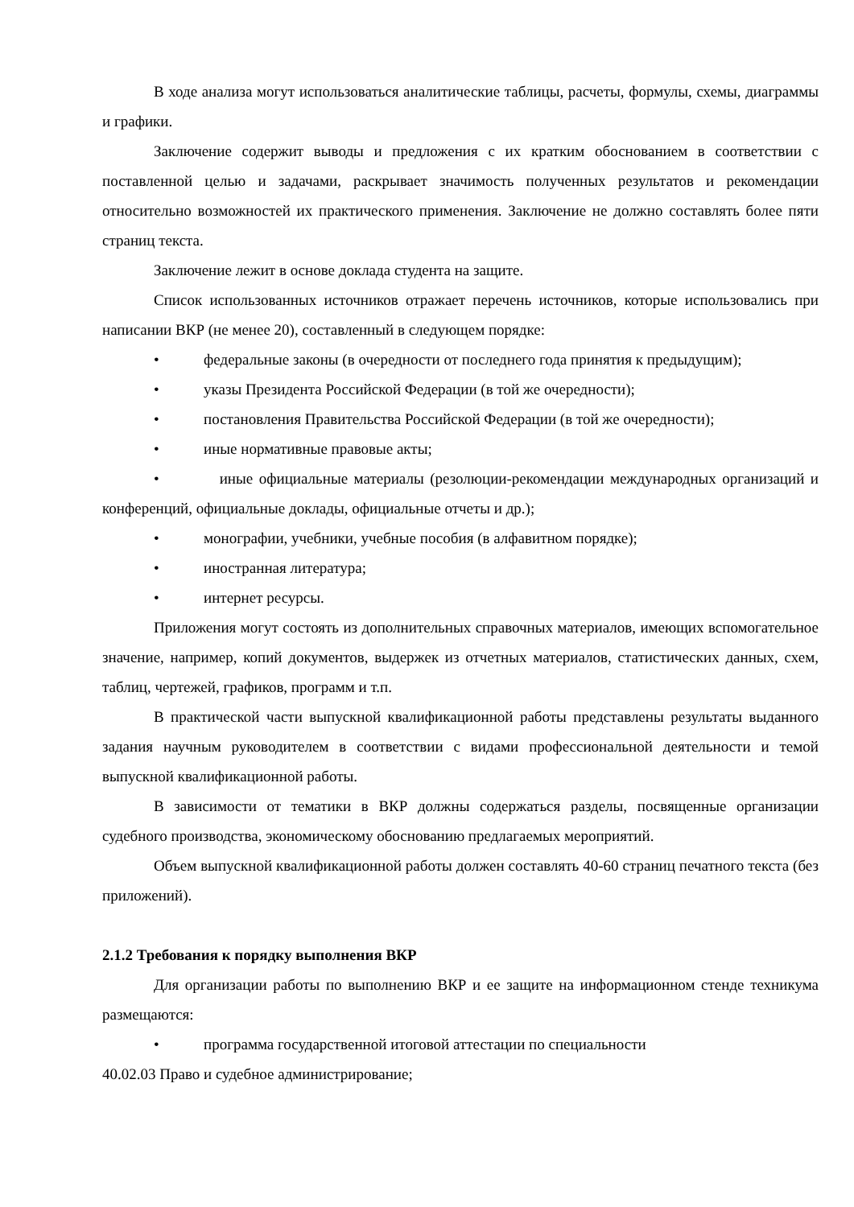В ходе анализа могут использоваться аналитические таблицы, расчеты, формулы, схемы, диаграммы и графики.
Заключение содержит выводы и предложения с их кратким обоснованием в соответствии с поставленной целью и задачами, раскрывает значимость полученных результатов и рекомендации относительно возможностей их практического применения. Заключение не должно составлять более пяти страниц текста.
Заключение лежит в основе доклада студента на защите.
Список использованных источников отражает перечень источников, которые использовались при написании ВКР (не менее 20), составленный в следующем порядке:
• федеральные законы (в очередности от последнего года принятия к предыдущим);
• указы Президента Российской Федерации (в той же очередности);
• постановления Правительства Российской Федерации (в той же очередности);
• иные нормативные правовые акты;
• иные официальные материалы (резолюции-рекомендации международных организаций и конференций, официальные доклады, официальные отчеты и др.);
• монографии, учебники, учебные пособия (в алфавитном порядке);
• иностранная литература;
• интернет ресурсы.
Приложения могут состоять из дополнительных справочных материалов, имеющих вспомогательное значение, например, копий документов, выдержек из отчетных материалов, статистических данных, схем, таблиц, чертежей, графиков, программ и т.п.
В практической части выпускной квалификационной работы представлены результаты выданного задания научным руководителем в соответствии с видами профессиональной деятельности и темой выпускной квалификационной работы.
В зависимости от тематики в ВКР должны содержаться разделы, посвященные организации судебного производства, экономическому обоснованию предлагаемых мероприятий.
Объем выпускной квалификационной работы должен составлять 40-60 страниц печатного текста (без приложений).
2.1.2 Требования к порядку выполнения ВКР
Для организации работы по выполнению ВКР и ее защите на информационном стенде техникума размещаются:
• программа государственной итоговой аттестации по специальности
40.02.03 Право и судебное администрирование;